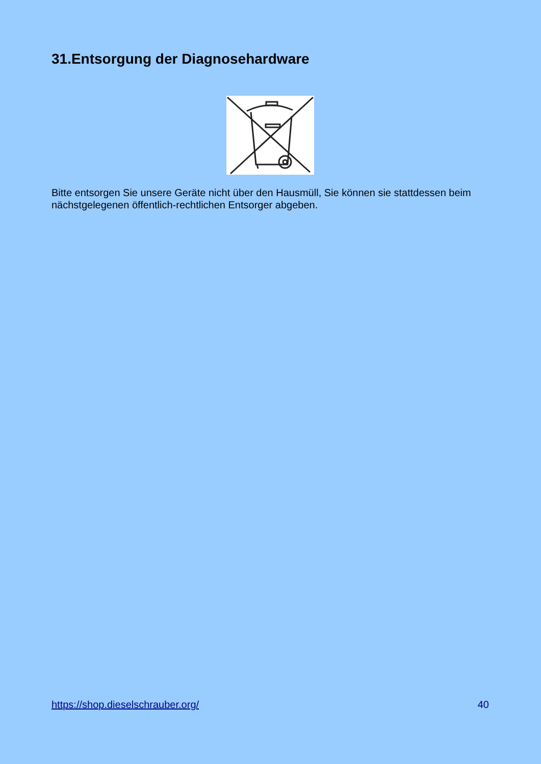31.Entsorgung der Diagnosehardware
Bitte entsorgen Sie unsere Geräte nicht über den Hausmüll, Sie können sie stattdessen beim nächstgelegenen öffentlich-rechtlichen Entsorger abgeben.
https://shop.dieselschrauber.org/ 40